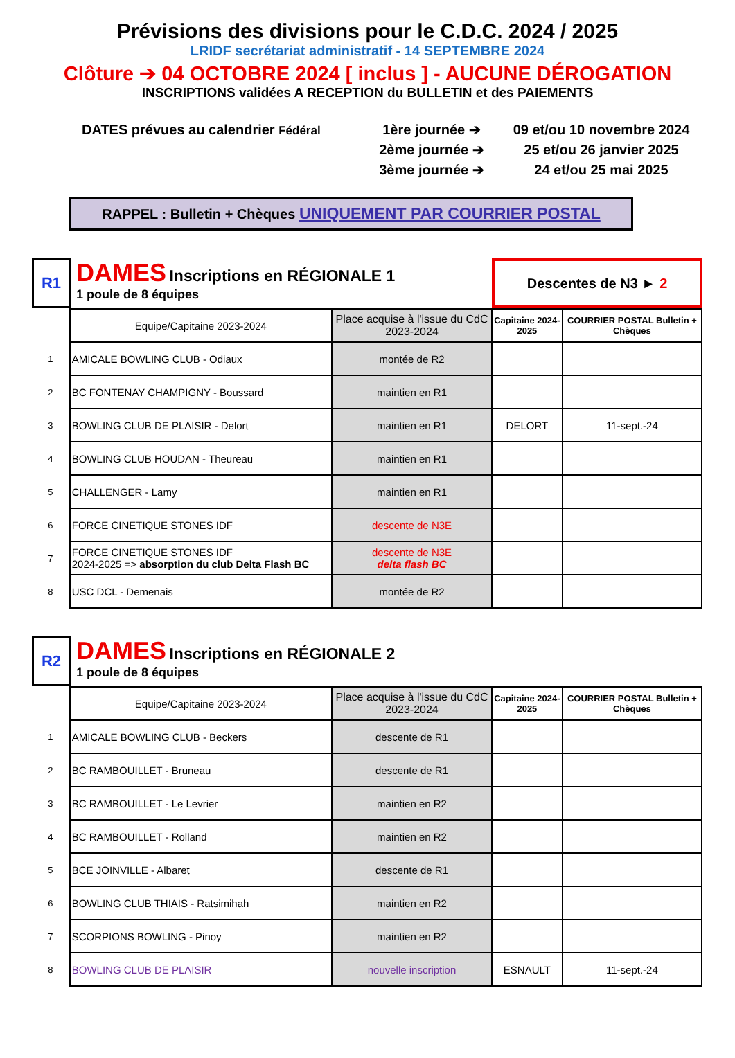Prévisions des divisions pour le C.D.C. 2024 / 2025
LRIDF secrétariat administratif - 14 SEPTEMBRE 2024
Clôture ➔ 04 OCTOBRE 2024 [ inclus ] - AUCUNE DÉROGATION
INSCRIPTIONS validées A RECEPTION du BULLETIN et des PAIEMENTS
DATES prévues au calendrier Fédéral
1ère journée ➔
2ème journée ➔
3ème journée ➔
09 et/ou 10 novembre 2024
25 et/ou 26 janvier 2025
24 et/ou 25 mai 2025
RAPPEL : Bulletin + Chèques UNIQUEMENT PAR COURRIER POSTAL
R1
DAMES Inscriptions en RÉGIONALE 1
1 poule de 8 équipes
Descentes de N3 ► 2
| | Equipe/Capitaine 2023-2024 | Place acquise à l'issue du CdC 2023-2024 | Capitaine 2024-2025 | COURRIER POSTAL Bulletin + Chèques |
| 1 | AMICALE BOWLING CLUB - Odiaux | montée de R2 | | |
| 2 | BC FONTENAY CHAMPIGNY - Boussard | maintien en R1 | | |
| 3 | BOWLING CLUB DE PLAISIR - Delort | maintien en R1 | DELORT | 11-sept.-24 |
| 4 | BOWLING CLUB HOUDAN - Theureau | maintien en R1 | | |
| 5 | CHALLENGER - Lamy | maintien en R1 | | |
| 6 | FORCE CINETIQUE STONES IDF | descente de N3E | | |
| 7 | FORCE CINETIQUE STONES IDF 2024-2025 => absorption du club Delta Flash BC | descente de N3E delta flash BC | | |
| 8 | USC DCL - Demenais | montée de R2 | | |
R2
DAMES Inscriptions en RÉGIONALE 2
1 poule de 8 équipes
| | Equipe/Capitaine 2023-2024 | Place acquise à l'issue du CdC 2023-2024 | Capitaine 2024-2025 | COURRIER POSTAL Bulletin + Chèques |
| 1 | AMICALE BOWLING CLUB - Beckers | descente de R1 | | |
| 2 | BC RAMBOUILLET - Bruneau | descente de R1 | | |
| 3 | BC RAMBOUILLET - Le Levrier | maintien en R2 | | |
| 4 | BC RAMBOUILLET - Rolland | maintien en R2 | | |
| 5 | BCE JOINVILLE - Albaret | descente de R1 | | |
| 6 | BOWLING CLUB THIAIS - Ratsimihah | maintien en R2 | | |
| 7 | SCORPIONS BOWLING - Pinoy | maintien en R2 | | |
| 8 | BOWLING CLUB DE PLAISIR | nouvelle inscription | ESNAULT | 11-sept.-24 |